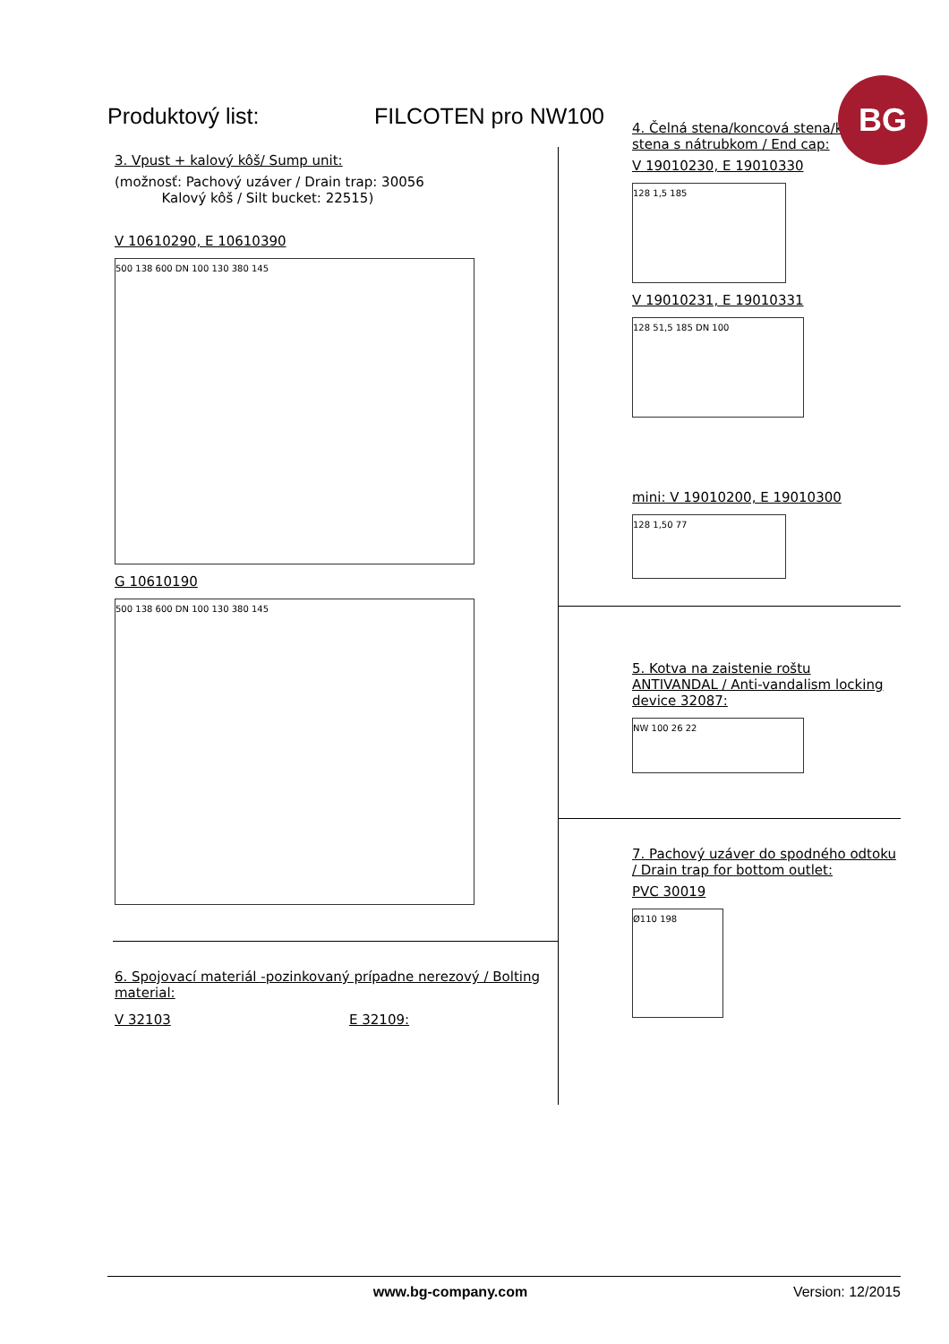BG
Produktový list: FILCOTEN pro NW100
3. Vpust + kalový kôš/ Sump unit:
(možnosť: Pachový uzáver / Drain trap: 30056
Kalový kôš / Silt bucket: 22515)
V 10610290, E 10610390
500 138 600 DN 100 130 380 145
G 10610190
500 138 600 DN 100 130 380 145
6. Spojovací materiál -pozinkovaný prípadne nerezový / Bolting material:
V 32103 E 32109:
4. Čelná stena/koncová stena/koncová stena s nátrubkom / End cap:
V 19010230, E 19010330
128 1,5 185
V 19010231, E 19010331
128 51,5 185 DN 100
mini: V 19010200, E 19010300
128 1,50 77
5. Kotva na zaistenie roštu ANTIVANDAL / Anti-vandalism locking device 32087:
NW 100 26 22
7. Pachový uzáver do spodného odtoku / Drain trap for bottom outlet:
PVC 30019
Ø110 198
www.bg-company.com Version: 12/2015